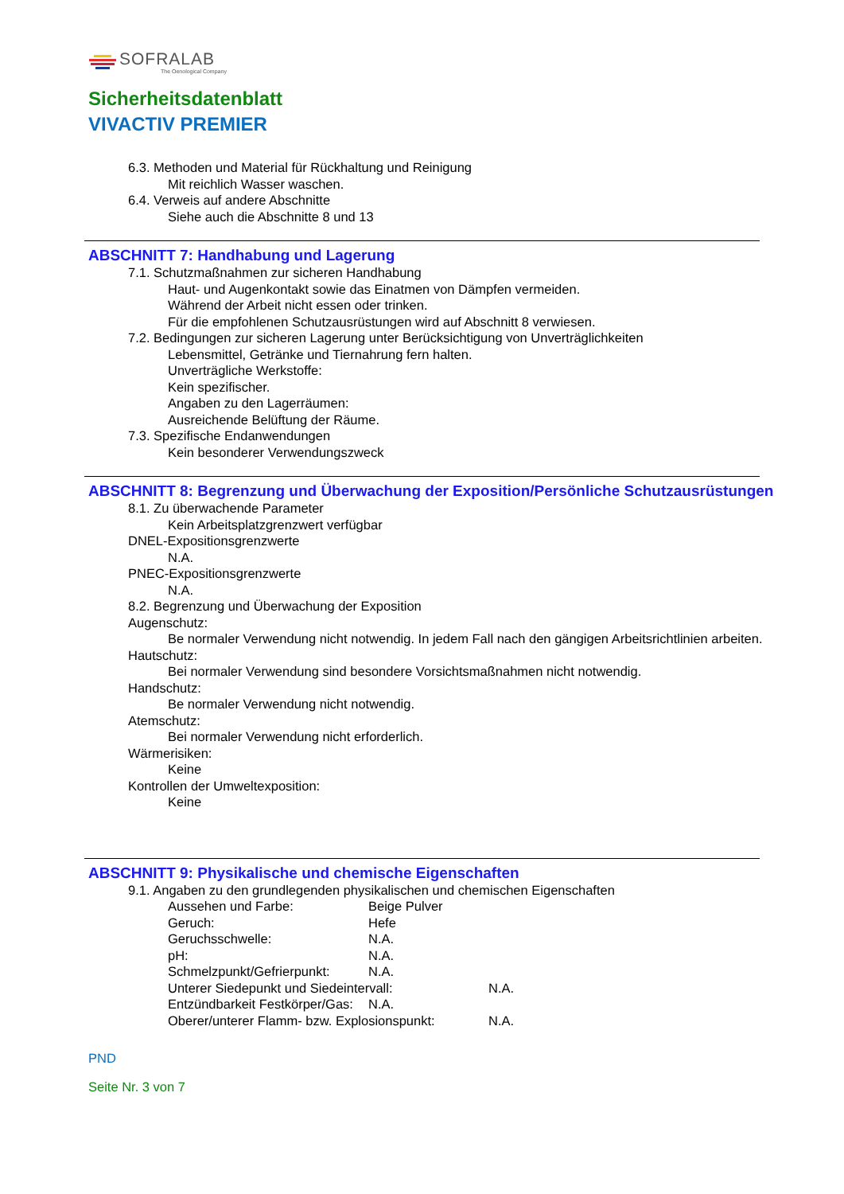SOFRALAB
The Oenological Company
Sicherheitsdatenblatt
VIVACTIV PREMIER
6.3. Methoden und Material für Rückhaltung und Reinigung
Mit reichlich Wasser waschen.
6.4. Verweis auf andere Abschnitte
Siehe auch die Abschnitte 8 und 13
ABSCHNITT 7: Handhabung und Lagerung
7.1. Schutzmaßnahmen zur sicheren Handhabung
Haut- und Augenkontakt sowie das Einatmen von Dämpfen vermeiden.
Während der Arbeit nicht essen oder trinken.
Für die empfohlenen Schutzausrüstungen wird auf Abschnitt 8 verwiesen.
7.2. Bedingungen zur sicheren Lagerung unter Berücksichtigung von Unverträglichkeiten
Lebensmittel, Getränke und Tiernahrung fern halten.
Unverträgliche Werkstoffe:
Kein spezifischer.
Angaben zu den Lagerräumen:
Ausreichende Belüftung der Räume.
7.3. Spezifische Endanwendungen
Kein besonderer Verwendungszweck
ABSCHNITT 8: Begrenzung und Überwachung der Exposition/Persönliche Schutzausrüstungen
8.1. Zu überwachende Parameter
Kein Arbeitsplatzgrenzwert verfügbar
DNEL-Expositionsgrenzwerte
N.A.
PNEC-Expositionsgrenzwerte
N.A.
8.2. Begrenzung und Überwachung der Exposition
Augenschutz:
Be normaler Verwendung nicht notwendig. In jedem Fall nach den gängigen Arbeitsrichtlinien arbeiten.
Hautschutz:
Bei normaler Verwendung sind besondere Vorsichtsmaßnahmen nicht notwendig.
Handschutz:
Be normaler Verwendung nicht notwendig.
Atemschutz:
Bei normaler Verwendung nicht erforderlich.
Wärmerisiken:
Keine
Kontrollen der Umweltexposition:
Keine
ABSCHNITT 9: Physikalische und chemische Eigenschaften
9.1. Angaben zu den grundlegenden physikalischen und chemischen Eigenschaften
Aussehen und Farbe: Beige Pulver
Geruch: Hefe
Geruchsschwelle: N.A.
pH: N.A.
Schmelzpunkt/Gefrierpunkt: N.A.
Unterer Siedepunkt und Siedeintervall: N.A.
Entzündbarkeit Festkörper/Gas: N.A.
Oberer/unterer Flamm- bzw. Explosionspunkt: N.A.
PND
Seite Nr. 3 von 7